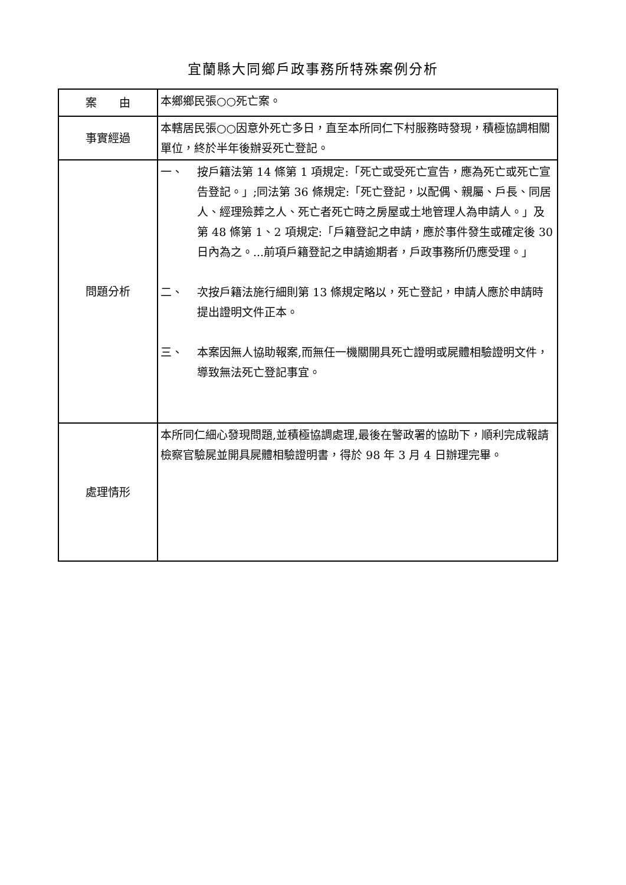宜蘭縣大同鄉戶政事務所特殊案例分析
| 案 由 | 本鄉鄉民張○○死亡案。 |
| 事實經過 | 本轄居民張○○因意外死亡多日，直至本所同仁下村服務時發現，積極協調相關單位，終於半年後辦妥死亡登記。 |
| 問題分析 | 一、 按戶籍法第 14 條第 1 項規定:「死亡或受死亡宣告，應為死亡或死亡宣告登記。」;同法第 36 條規定:「死亡登記，以配偶、親屬、戶長、同居人、經理殮葬之人、死亡者死亡時之房屋或土地管理人為申請人。」及第 48 條第 1、2 項規定:「戶籍登記之申請，應於事件發生或確定後 30 日內為之。...前項戶籍登記之申請逾期者，戶政事務所仍應受理。」 二、 次按戶籍法施行細則第 13 條規定略以，死亡登記，申請人應於申請時提出證明文件正本。 三、 本案因無人協助報案,而無任一機關開具死亡證明或屍體相驗證明文件，導致無法死亡登記事宜。 |
| 處理情形 | 本所同仁細心發現問題,並積極協調處理,最後在警政署的協助下，順利完成報請檢察官驗屍並開具屍體相驗證明書，得於 98 年 3 月 4 日辦理完畢。 |